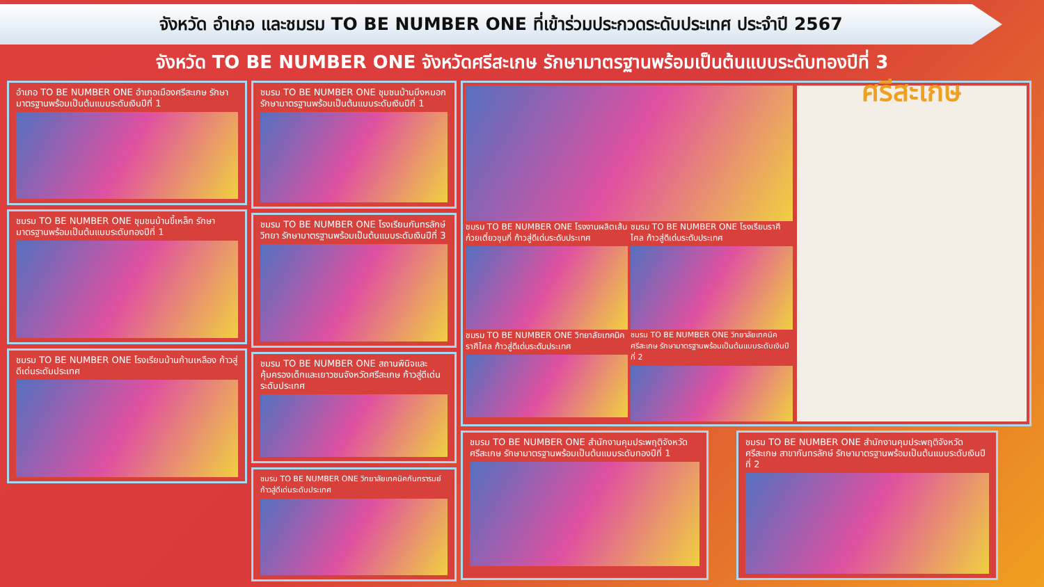จังหวัด อำเภอ และชมรม TO BE NUMBER ONE ที่เข้าร่วมประกวดระดับประเทศ ประจำปี 2567
จังหวัด TO BE NUMBER ONE จังหวัดศรีสะเกษ รักษามาตรฐานพร้อมเป็นต้นแบบระดับทองปีที่ 3
อำเภอ TO BE NUMBER ONE อำเภอเมืองศรีสะเกษ รักษามาตรฐานพร้อมเป็นต้นแบบระดับเงินปีที่ 1
ชมรม TO BE NUMBER ONE ชุมชนบ้านขี้เหล็ก รักษามาตรฐานพร้อมเป็นต้นแบบระดับทองปีที่ 1
ชมรม TO BE NUMBER ONE โรงเรียนบ้านก้านเหลือง ก้าวสู่ดีเด่นระดับประเทศ
ชมรม TO BE NUMBER ONE ชุมชนบ้านบึงหมอก รักษามาตรฐานพร้อมเป็นต้นแบบระดับเงินปีที่ 1
ชมรม TO BE NUMBER ONE โรงเรียนกันทรลักษ์วิทยา รักษามาตรฐานพร้อมเป็นต้นแบบระดับเงินปีที่ 3
ชมรม TO BE NUMBER ONE สถานพินิจและคุ้มครองเด็กและเยาวชนจังหวัดศรีสะเกษ ก้าวสู่ดีเด่นระดับประเทศ
ชมรม TO BE NUMBER ONE วิทยาลัยเทคนิคกันทรารมย์ ก้าวสู่ดีเด่นระดับประเทศ
ชมรม TO BE NUMBER ONE โรงงานผลิตเส้นก๋วยเตี๋ยวชุนกี่ ก้าวสู่ดีเด่นระดับประเทศ
ชมรม TO BE NUMBER ONE โรงเรียนราศีไศล ก้าวสู่ดีเด่นระดับประเทศ
ชมรม TO BE NUMBER ONE วิทยาลัยเทคนิคราศีไศล ก้าวสู่ดีเด่นระดับประเทศ
ชมรม TO BE NUMBER ONE วิทยาลัยเทคนิคศรีสะเกษ รักษามาตรฐานพร้อมเป็นต้นแบบระดับเงินปี ที่ 2
ศรีสะเกษ
ชมรม TO BE NUMBER ONE สำนักงานคุมประพฤติจังหวัดศรีสะเกษ รักษามาตรฐานพร้อมเป็นต้นแบบระดับทองปีที่ 1
ชมรม TO BE NUMBER ONE สำนักงานคุมประพฤติจังหวัดศรีสะเกษ สาขากันทรลักษ์ รักษามาตรฐานพร้อมเป็นต้นแบบระดับเงินปี ที่ 2